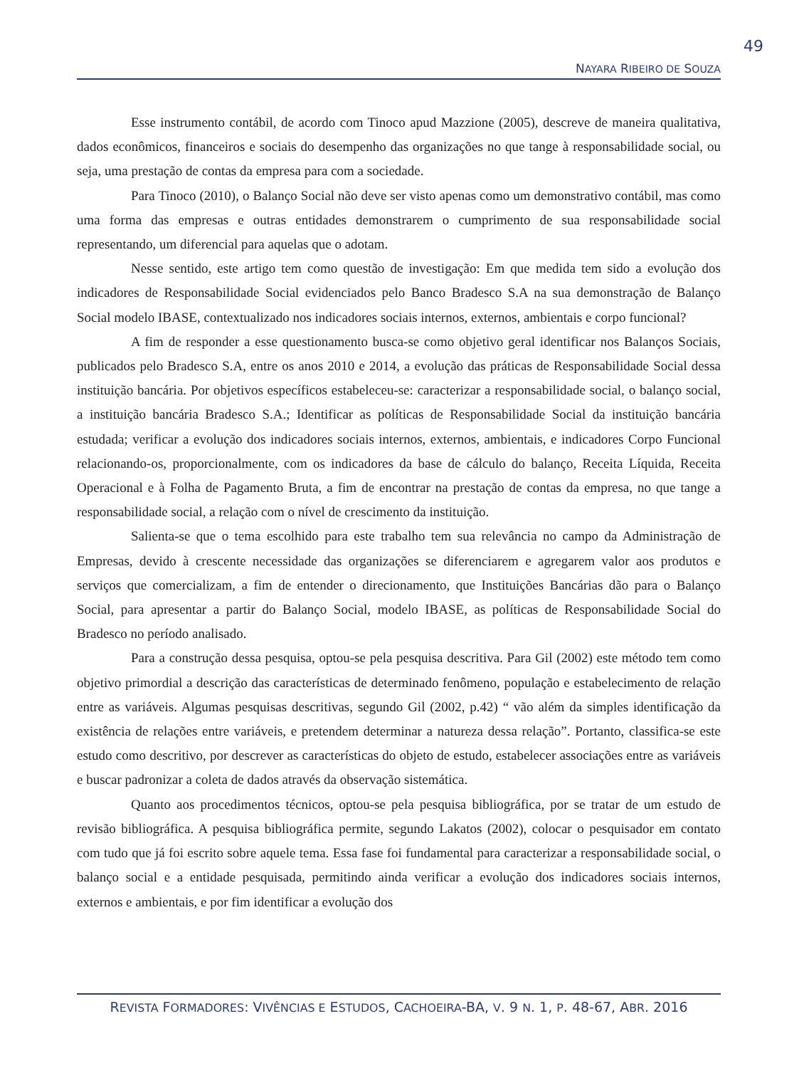49
NAYARA RIBEIRO DE SOUZA
Esse instrumento contábil, de acordo com Tinoco apud Mazzione (2005), descreve de maneira qualitativa, dados econômicos, financeiros e sociais do desempenho das organizações no que tange à responsabilidade social, ou seja, uma prestação de contas da empresa para com a sociedade.
Para Tinoco (2010), o Balanço Social não deve ser visto apenas como um demonstrativo contábil, mas como uma forma das empresas e outras entidades demonstrarem o cumprimento de sua responsabilidade social representando, um diferencial para aquelas que o adotam.
Nesse sentido, este artigo tem como questão de investigação: Em que medida tem sido a evolução dos indicadores de Responsabilidade Social evidenciados pelo Banco Bradesco S.A na sua demonstração de Balanço Social modelo IBASE, contextualizado nos indicadores sociais internos, externos, ambientais e corpo funcional?
A fim de responder a esse questionamento busca-se como objetivo geral identificar nos Balanços Sociais, publicados pelo Bradesco S.A, entre os anos 2010 e 2014, a evolução das práticas de Responsabilidade Social dessa instituição bancária. Por objetivos específicos estabeleceu-se: caracterizar a responsabilidade social, o balanço social, a instituição bancária Bradesco S.A.; Identificar as políticas de Responsabilidade Social da instituição bancária estudada; verificar a evolução dos indicadores sociais internos, externos, ambientais, e indicadores Corpo Funcional relacionando-os, proporcionalmente, com os indicadores da base de cálculo do balanço, Receita Líquida, Receita Operacional e à Folha de Pagamento Bruta, a fim de encontrar na prestação de contas da empresa, no que tange a responsabilidade social, a relação com o nível de crescimento da instituição.
Salienta-se que o tema escolhido para este trabalho tem sua relevância no campo da Administração de Empresas, devido à crescente necessidade das organizações se diferenciarem e agregarem valor aos produtos e serviços que comercializam, a fim de entender o direcionamento, que Instituições Bancárias dão para o Balanço Social, para apresentar a partir do Balanço Social, modelo IBASE, as políticas de Responsabilidade Social do Bradesco no período analisado.
Para a construção dessa pesquisa, optou-se pela pesquisa descritiva. Para Gil (2002) este método tem como objetivo primordial a descrição das características de determinado fenômeno, população e estabelecimento de relação entre as variáveis. Algumas pesquisas descritivas, segundo Gil (2002, p.42) “ vão além da simples identificação da existência de relações entre variáveis, e pretendem determinar a natureza dessa relação”. Portanto, classifica-se este estudo como descritivo, por descrever as características do objeto de estudo, estabelecer associações entre as variáveis e buscar padronizar a coleta de dados através da observação sistemática.
Quanto aos procedimentos técnicos, optou-se pela pesquisa bibliográfica, por se tratar de um estudo de revisão bibliográfica. A pesquisa bibliográfica permite, segundo Lakatos (2002), colocar o pesquisador em contato com tudo que já foi escrito sobre aquele tema. Essa fase foi fundamental para caracterizar a responsabilidade social, o balanço social e a entidade pesquisada, permitindo ainda verificar a evolução dos indicadores sociais internos, externos e ambientais, e por fim identificar a evolução dos
REVISTA FORMADORES: VIVÊNCIAS E ESTUDOS, CACHOEIRA-BA, V. 9 N. 1, P. 48-67, ABR. 2016